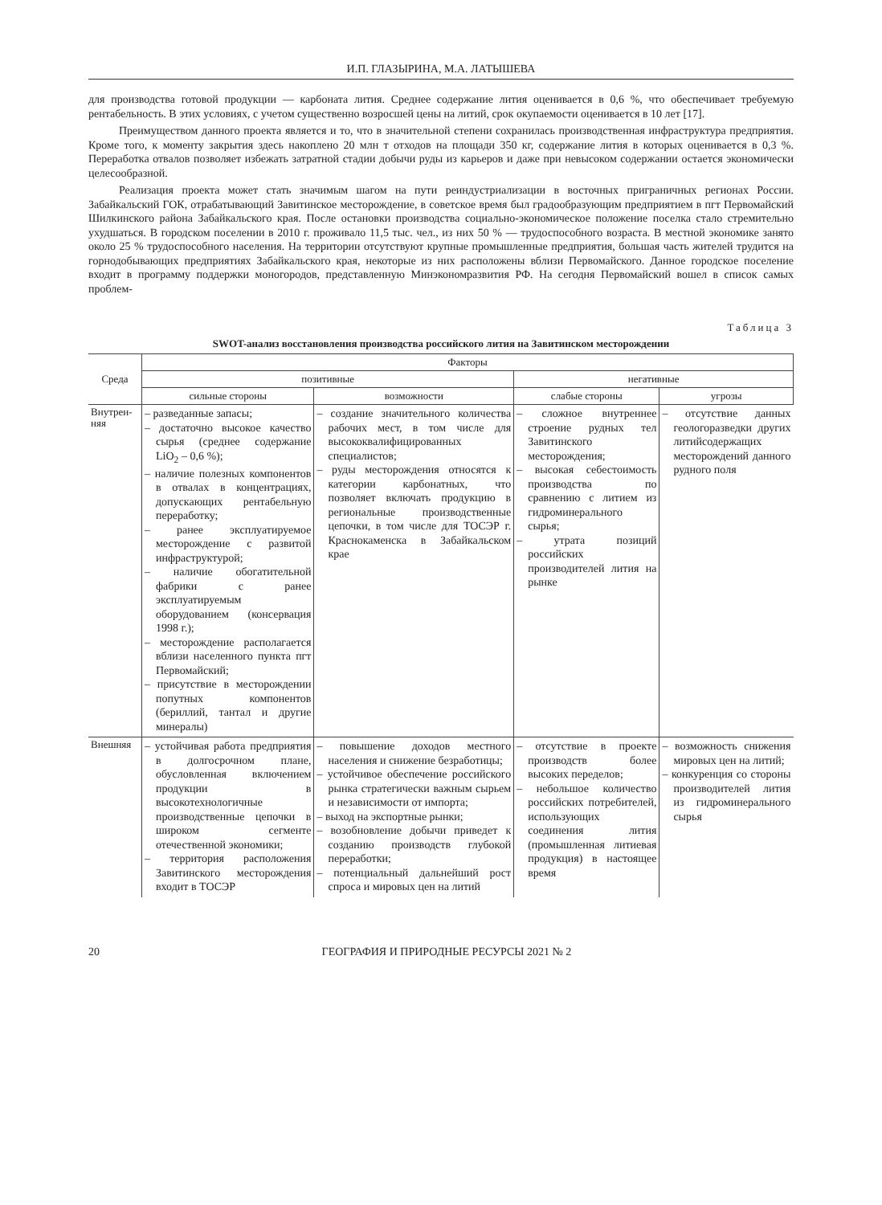И.П. ГЛАЗЫРИНА, М.А. ЛАТЫШЕВА
для производства готовой продукции — карбоната лития. Среднее содержание лития оценивается в 0,6 %, что обеспечивает требуемую рентабельность. В этих условиях, с учетом существенно возросшей цены на литий, срок окупаемости оценивается в 10 лет [17].
Преимуществом данного проекта является и то, что в значительной степени сохранилась производственная инфраструктура предприятия. Кроме того, к моменту закрытия здесь накоплено 20 млн т отходов на площади 350 кг, содержание лития в которых оценивается в 0,3 %. Переработка отвалов позволяет избежать затратной стадии добычи руды из карьеров и даже при невысоком содержании остается экономически целесообразной.
Реализация проекта может стать значимым шагом на пути реиндустриализации в восточных приграничных регионах России. Забайкальский ГОК, отрабатывающий Завитинское месторождение, в советское время был градообразующим предприятием в пгт Первомайский Шилкинского района Забайкальского края. После остановки производства социально-экономическое положение поселка стало стремительно ухудшаться. В городском поселении в 2010 г. проживало 11,5 тыс. чел., из них 50 % — трудоспособного возраста. В местной экономике занято около 25 % трудоспособного населения. На территории отсутствуют крупные промышленные предприятия, большая часть жителей трудится на горнодобывающих предприятиях Забайкальского края, некоторые из них расположены вблизи Первомайского. Данное городское поселение входит в программу поддержки моногородов, представленную Минэкономразвития РФ. На сегодня Первомайский вошел в список самых проблем-
Таблица 3
SWOT-анализ восстановления производства российского лития на Завитинском месторождении
| Среда | Факторы | | | |
| --- | --- | --- | --- | --- |
| | позитивные | | негативные | |
| | сильные стороны | возможности | слабые стороны | угрозы |
| Внутрен- няя | – разведанные запасы; – достаточно высокое качество сырья (среднее содержание LiO<sub>2</sub> – 0,6 %); – наличие полезных компонентов в отвалах в концентрациях, допускающих рентабельную переработку; – ранее эксплуатируемое месторождение с развитой инфраструктурой; – наличие обогатительной фабрики с ранее эксплуатируемым оборудованием (консервация 1998 г.); – месторождение располагается вблизи населенного пункта пгт Первомайский; – присутствие в месторождении попутных компонентов (бериллий, тантал и другие минералы) | – создание значительного количества рабочих мест, в том числе для высококвалифицированных специалистов; – руды месторождения относятся к категории карбонатных, что позволяет включать продукцию в региональные производственные цепочки, в том числе для ТОСЭР г. Краснокаменска в Забайкальском крае | – сложное внутреннее строение рудных тел Завитинского месторождения; – высокая себестоимость производства по сравнению с литием из гидроминерального сырья; – утрата позиций российских производителей лития на рынке | – отсутствие данных геологоразведки других литийсодержащих месторождений данного рудного поля |
| Внешняя | – устойчивая работа предприятия в долгосрочном плане, обусловленная включением продукции в высокотехнологичные производственные цепочки в широком сегменте отечественной экономики; – территория расположения Завитинского месторождения входит в ТОСЭР | – повышение доходов местного населения и снижение безработицы; – устойчивое обеспечение российского рынка стратегически важным сырьем и независимости от импорта; – выход на экспортные рынки; – возобновление добычи приведет к созданию производств глубокой переработки; – потенциальный дальнейший рост спроса и мировых цен на литий | – отсутствие в проекте производств более высоких переделов; – небольшое количество российских потребителей, использующих соединения лития (промышленная литиевая продукция) в настоящее время | – возможность снижения мировых цен на литий; – конкуренция со стороны производителей лития из гидроминерального сырья |
20 ГЕОГРАФИЯ И ПРИРОДНЫЕ РЕСУРСЫ 2021 № 2